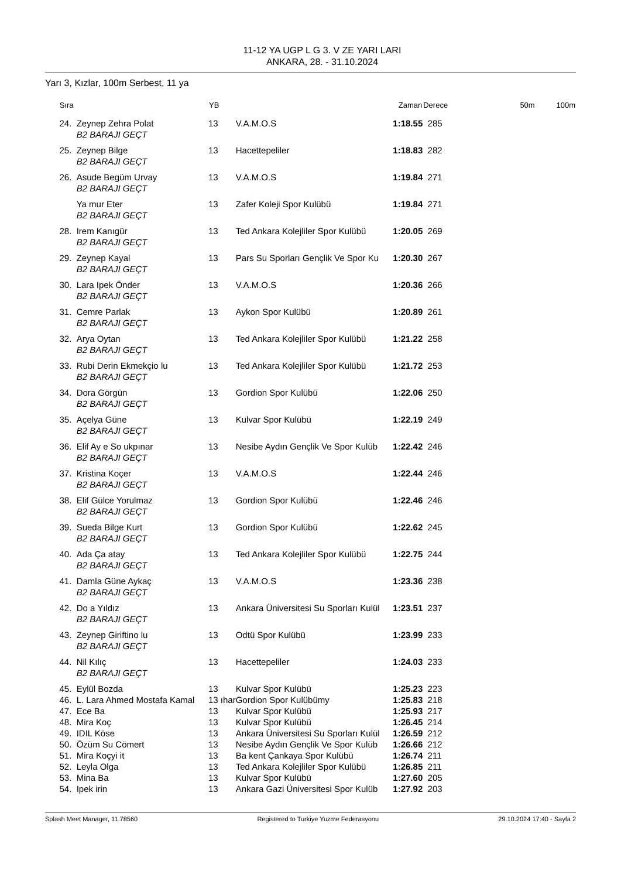11-12 YA UGP L G 3. V ZE YARI LARI
ANKARA, 28. - 31.10.2024
Yarı 3, Kızlar, 100m Serbest, 11 ya
| Sıra | | YB | | Zaman | Derece | 50m | 100m |
| --- | --- | --- | --- | --- | --- | --- | --- |
| 24. | Zeynep Zehra Polat | 13 | V.A.M.O.S | 1:18.55 | 285 | | |
| | B2 BARAJI GEÇT | | | | | | |
| 25. | Zeynep Bilge | 13 | Hacettepeliler | 1:18.83 | 282 | | |
| | B2 BARAJI GEÇT | | | | | | |
| 26. | Asude Begüm Urvay | 13 | V.A.M.O.S | 1:19.84 | 271 | | |
| | B2 BARAJI GEÇT | | | | | | |
| | Ya mur Eter | 13 | Zafer Koleji Spor Kulübü | 1:19.84 | 271 | | |
| | B2 BARAJI GEÇT | | | | | | |
| 28. | Irem Kanıgür | 13 | Ted Ankara Kolejliler Spor Kulübü | 1:20.05 | 269 | | |
| | B2 BARAJI GEÇT | | | | | | |
| 29. | Zeynep Kayal | 13 | Pars Su Sporları Gençlik Ve Spor Ku | 1:20.30 | 267 | | |
| | B2 BARAJI GEÇT | | | | | | |
| 30. | Lara Ipek Önder | 13 | V.A.M.O.S | 1:20.36 | 266 | | |
| | B2 BARAJI GEÇT | | | | | | |
| 31. | Cemre Parlak | 13 | Aykon Spor Kulübü | 1:20.89 | 261 | | |
| | B2 BARAJI GEÇT | | | | | | |
| 32. | Arya Oytan | 13 | Ted Ankara Kolejliler Spor Kulübü | 1:21.22 | 258 | | |
| | B2 BARAJI GEÇT | | | | | | |
| 33. | Rubi Derin Ekmekçio lu | 13 | Ted Ankara Kolejliler Spor Kulübü | 1:21.72 | 253 | | |
| | B2 BARAJI GEÇT | | | | | | |
| 34. | Dora Görgün | 13 | Gordion Spor Kulübü | 1:22.06 | 250 | | |
| | B2 BARAJI GEÇT | | | | | | |
| 35. | Açelya Güne | 13 | Kulvar Spor Kulübü | 1:22.19 | 249 | | |
| | B2 BARAJI GEÇT | | | | | | |
| 36. | Elif Ay e So ukpınar | 13 | Nesibe Aydın Gençlik Ve Spor Kulüb | 1:22.42 | 246 | | |
| | B2 BARAJI GEÇT | | | | | | |
| 37. | Kristina Koçer | 13 | V.A.M.O.S | 1:22.44 | 246 | | |
| | B2 BARAJI GEÇT | | | | | | |
| 38. | Elif Gülce Yorulmaz | 13 | Gordion Spor Kulübü | 1:22.46 | 246 | | |
| | B2 BARAJI GEÇT | | | | | | |
| 39. | Sueda Bilge Kurt | 13 | Gordion Spor Kulübü | 1:22.62 | 245 | | |
| | B2 BARAJI GEÇT | | | | | | |
| 40. | Ada Ça atay | 13 | Ted Ankara Kolejliler Spor Kulübü | 1:22.75 | 244 | | |
| | B2 BARAJI GEÇT | | | | | | |
| 41. | Damla Güne Aykaç | 13 | V.A.M.O.S | 1:23.36 | 238 | | |
| | B2 BARAJI GEÇT | | | | | | |
| 42. | Do a Yıldız | 13 | Ankara Üniversitesi Su Sporları Kulül | 1:23.51 | 237 | | |
| | B2 BARAJI GEÇT | | | | | | |
| 43. | Zeynep Giriftino lu | 13 | Odtü Spor Kulübü | 1:23.99 | 233 | | |
| | B2 BARAJI GEÇT | | | | | | |
| 44. | Nil Kılıç | 13 | Hacettepeliler | 1:24.03 | 233 | | |
| | B2 BARAJI GEÇT | | | | | | |
| 45. | Eylül Bozda | 13 | Kulvar Spor Kulübü | 1:25.23 | 223 | | |
| 46. | L. Lara Ahmed Mostafa Kamal | 13 ıhar | Gordion Spor Kulübümy | 1:25.83 | 218 | | |
| 47. | Ece Ba | 13 | Kulvar Spor Kulübü | 1:25.93 | 217 | | |
| 48. | Mira Koç | 13 | Kulvar Spor Kulübü | 1:26.45 | 214 | | |
| 49. | IDIL Köse | 13 | Ankara Üniversitesi Su Sporları Kulül | 1:26.59 | 212 | | |
| 50. | Özüm Su Cömert | 13 | Nesibe Aydın Gençlik Ve Spor Kulüb | 1:26.66 | 212 | | |
| 51. | Mira Koçyi it | 13 | Ba kent Çankaya Spor Kulübü | 1:26.74 | 211 | | |
| 52. | Leyla Olga | 13 | Ted Ankara Kolejliler Spor Kulübü | 1:26.85 | 211 | | |
| 53. | Mina Ba | 13 | Kulvar Spor Kulübü | 1:27.60 | 205 | | |
| 54. | Ipek irin | 13 | Ankara Gazi Üniversitesi Spor Kulüb | 1:27.92 | 203 | | |
Splash Meet Manager, 11.78560 Registered to Turkiye Yuzme Federasyonu 29.10.2024 17:40 - Sayfa 2